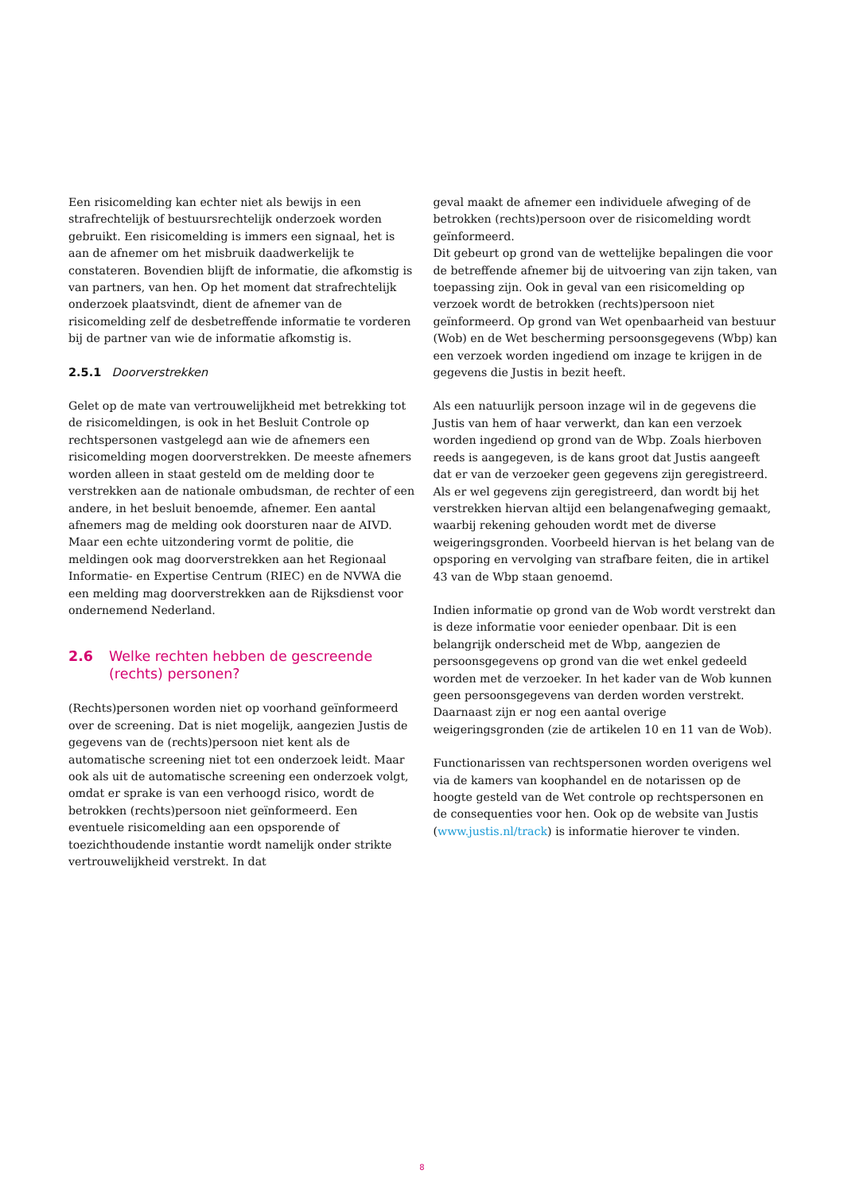Een risicomelding kan echter niet als bewijs in een strafrechtelijk of bestuursrechtelijk onderzoek worden gebruikt. Een risicomelding is immers een signaal, het is aan de afnemer om het misbruik daadwerkelijk te constateren. Bovendien blijft de informatie, die afkomstig is van partners, van hen. Op het moment dat strafrechtelijk onderzoek plaatsvindt, dient de afnemer van de risicomelding zelf de desbetreffende informatie te vorderen bij de partner van wie de informatie afkomstig is.
2.5.1 Doorverstrekken
Gelet op de mate van vertrouwelijkheid met betrekking tot de risicomeldingen, is ook in het Besluit Controle op rechtspersonen vastgelegd aan wie de afnemers een risicomelding mogen doorverstrekken. De meeste afnemers worden alleen in staat gesteld om de melding door te verstrekken aan de nationale ombudsman, de rechter of een andere, in het besluit benoemde, afnemer. Een aantal afnemers mag de melding ook doorsturen naar de AIVD. Maar een echte uitzondering vormt de politie, die meldingen ook mag doorverstrekken aan het Regionaal Informatie- en Expertise Centrum (RIEC) en de NVWA die een melding mag doorverstrekken aan de Rijksdienst voor ondernemend Nederland.
2.6 Welke rechten hebben de gescreende (rechts) personen?
(Rechts)personen worden niet op voorhand geïnformeerd over de screening. Dat is niet mogelijk, aangezien Justis de gegevens van de (rechts)persoon niet kent als de automatische screening niet tot een onderzoek leidt. Maar ook als uit de automatische screening een onderzoek volgt, omdat er sprake is van een verhoogd risico, wordt de betrokken (rechts)persoon niet geïnformeerd. Een eventuele risicomelding aan een opsporende of toezichthoudende instantie wordt namelijk onder strikte vertrouwelijkheid verstrekt. In dat
geval maakt de afnemer een individuele afweging of de betrokken (rechts)persoon over de risicomelding wordt geïnformeerd.
Dit gebeurt op grond van de wettelijke bepalingen die voor de betreffende afnemer bij de uitvoering van zijn taken, van toepassing zijn. Ook in geval van een risicomelding op verzoek wordt de betrokken (rechts)persoon niet geïnformeerd. Op grond van Wet openbaarheid van bestuur (Wob) en de Wet bescherming persoonsgegevens (Wbp) kan een verzoek worden ingediend om inzage te krijgen in de gegevens die Justis in bezit heeft.
Als een natuurlijk persoon inzage wil in de gegevens die Justis van hem of haar verwerkt, dan kan een verzoek worden ingediend op grond van de Wbp. Zoals hierboven reeds is aangegeven, is de kans groot dat Justis aangeeft dat er van de verzoeker geen gegevens zijn geregistreerd. Als er wel gegevens zijn geregistreerd, dan wordt bij het verstrekken hiervan altijd een belangenafweging gemaakt, waarbij rekening gehouden wordt met de diverse weigeringsgronden. Voorbeeld hiervan is het belang van de opsporing en vervolging van strafbare feiten, die in artikel 43 van de Wbp staan genoemd.
Indien informatie op grond van de Wob wordt verstrekt dan is deze informatie voor eenieder openbaar. Dit is een belangrijk onderscheid met de Wbp, aangezien de persoonsgegevens op grond van die wet enkel gedeeld worden met de verzoeker. In het kader van de Wob kunnen geen persoonsgegevens van derden worden verstrekt. Daarnaast zijn er nog een aantal overige weigeringsgronden (zie de artikelen 10 en 11 van de Wob).
Functionarissen van rechtspersonen worden overigens wel via de kamers van koophandel en de notarissen op de hoogte gesteld van de Wet controle op rechtspersonen en de consequenties voor hen. Ook op de website van Justis (www.justis.nl/track) is informatie hierover te vinden.
8